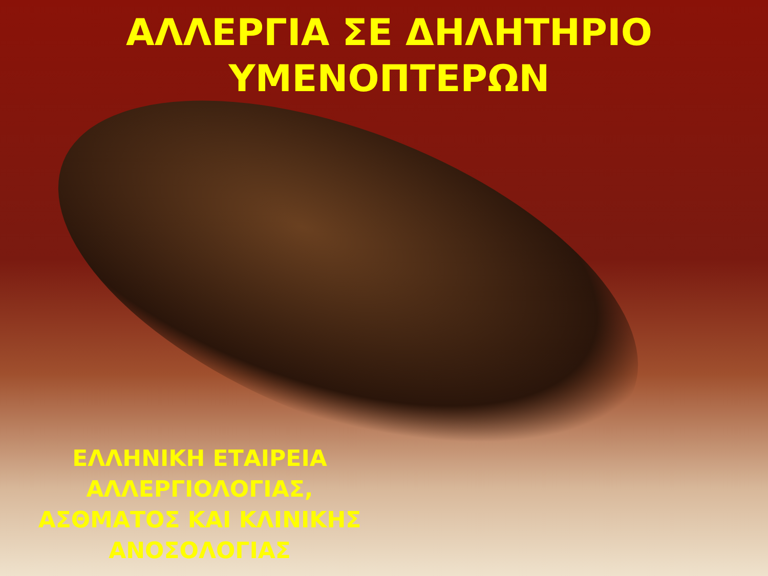ΑΛΛΕΡΓΙΑ ΣΕ ΔΗΛΗΤΗΡΙΟ ΥΜΕΝΟΠΤΕΡΩΝ
ΕΛΛΗΝΙΚΗ ΕΤΑΙΡΕΙΑ ΑΛΛΕΡΓΙΟΛΟΓΙΑΣ, ΑΣΘΜΑΤΟΣ ΚΑΙ ΚΛΙΝΙΚΗΣ ΑΝΟΣΟΛΟΓΙΑΣ